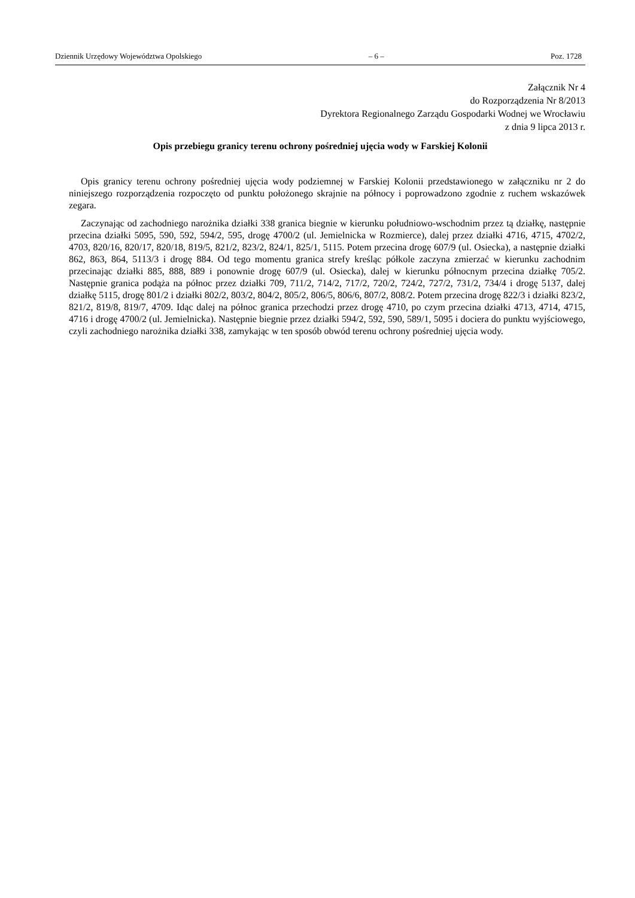Dziennik Urzędowy Województwa Opolskiego – 6 – Poz. 1728
Załącznik Nr 4
do Rozporządzenia Nr 8/2013
Dyrektora Regionalnego Zarządu Gospodarki Wodnej we Wrocławiu
z dnia 9 lipca 2013 r.
Opis przebiegu granicy terenu ochrony pośredniej ujęcia wody w Farskiej Kolonii
Opis granicy terenu ochrony pośredniej ujęcia wody podziemnej w Farskiej Kolonii przedstawionego w załączniku nr 2 do niniejszego rozporządzenia rozpoczęto od punktu położonego skrajnie na północy i poprowadzono zgodnie z ruchem wskazówek zegara.
Zaczynając od zachodniego narożnika działki 338 granica biegnie w kierunku południowo-wschodnim przez tą działkę, następnie przecina działki 5095, 590, 592, 594/2, 595, drogę 4700/2 (ul. Jemielnicka w Rozmierce), dalej przez działki 4716, 4715, 4702/2, 4703, 820/16, 820/17, 820/18, 819/5, 821/2, 823/2, 824/1, 825/1, 5115. Potem przecina drogę 607/9 (ul. Osiecka), a następnie działki 862, 863, 864, 5113/3 i drogę 884. Od tego momentu granica strefy kreśląc półkole zaczyna zmierzać w kierunku zachodnim przecinając działki 885, 888, 889 i ponownie drogę 607/9 (ul. Osiecka), dalej w kierunku północnym przecina działkę 705/2. Następnie granica podąża na północ przez działki 709, 711/2, 714/2, 717/2, 720/2, 724/2, 727/2, 731/2, 734/4 i drogę 5137, dalej działkę 5115, drogę 801/2 i działki 802/2, 803/2, 804/2, 805/2, 806/5, 806/6, 807/2, 808/2. Potem przecina drogę 822/3 i działki 823/2, 821/2, 819/8, 819/7, 4709. Idąc dalej na północ granica przechodzi przez drogę 4710, po czym przecina działki 4713, 4714, 4715, 4716 i drogę 4700/2 (ul. Jemielnicka). Następnie biegnie przez działki 594/2, 592, 590, 589/1, 5095 i dociera do punktu wyjściowego, czyli zachodniego narożnika działki 338, zamykając w ten sposób obwód terenu ochrony pośredniej ujęcia wody.